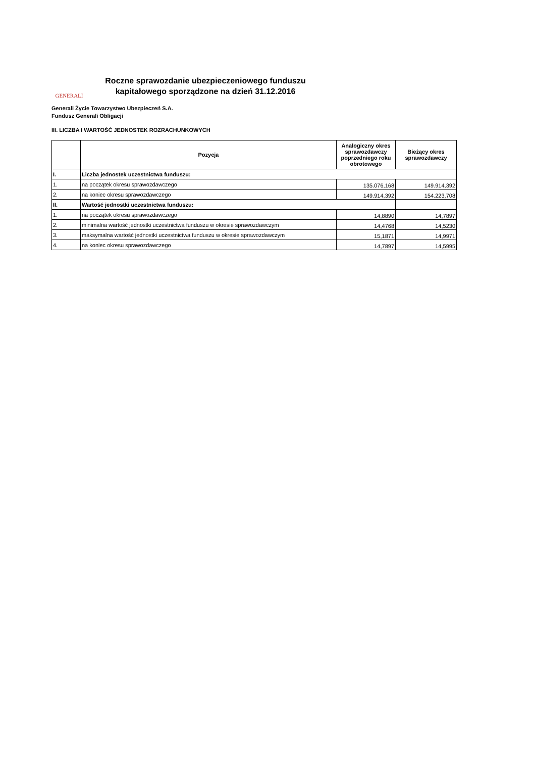GENERALI
Roczne sprawozdanie ubezpieczeniowego funduszu kapitałowego sporządzone na dzień 31.12.2016
Generali Życie Towarzystwo Ubezpieczeń S.A.
Fundusz Generali Obligacji
III. LICZBA I WARTOŚĆ JEDNOSTEK ROZRACHUNKOWYCH
| | Pozycja | Analogiczny okres sprawozdawczy poprzedniego roku obrotowego | Bieżący okres sprawozdawczy |
| --- | --- | --- | --- |
| I. | Liczba jednostek uczestnictwa funduszu: | | |
| 1. | na początek okresu sprawozdawczego | 135.076,168 | 149.914,392 |
| 2. | na koniec okresu sprawozdawczego | 149.914,392 | 154.223,708 |
| II. | Wartość jednostki uczestnictwa funduszu: | | |
| 1. | na początek okresu sprawozdawczego | 14,8890 | 14,7897 |
| 2. | minimalna wartość jednostki uczestnictwa funduszu w okresie sprawozdawczym | 14,4768 | 14,5230 |
| 3. | maksymalna wartość jednostki uczestnictwa funduszu w okresie sprawozdawczym | 15,1871 | 14,9971 |
| 4. | na koniec okresu sprawozdawczego | 14,7897 | 14,5995 |